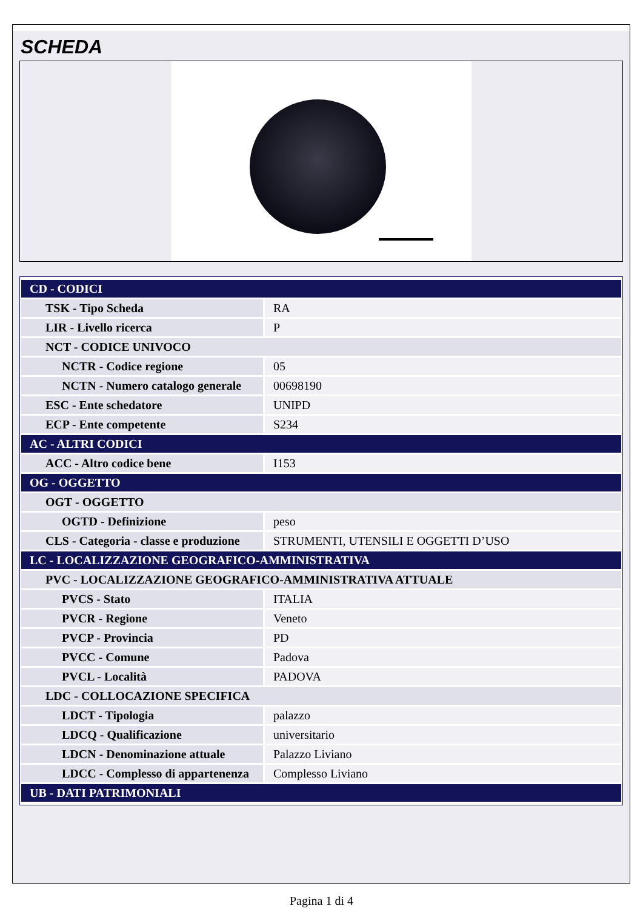SCHEDA
| CD - CODICI | |
| TSK - Tipo Scheda | RA |
| LIR - Livello ricerca | P |
| NCT - CODICE UNIVOCO | |
| NCTR - Codice regione | 05 |
| NCTN - Numero catalogo generale | 00698190 |
| ESC - Ente schedatore | UNIPD |
| ECP - Ente competente | S234 |
| AC - ALTRI CODICI | |
| ACC - Altro codice bene | I153 |
| OG - OGGETTO | |
| OGT - OGGETTO | |
| OGTD - Definizione | peso |
| CLS - Categoria - classe e produzione | STRUMENTI, UTENSILI E OGGETTI D’USO |
| LC - LOCALIZZAZIONE GEOGRAFICO-AMMINISTRATIVA | |
| PVC - LOCALIZZAZIONE GEOGRAFICO-AMMINISTRATIVA ATTUALE | |
| PVCS - Stato | ITALIA |
| PVCR - Regione | Veneto |
| PVCP - Provincia | PD |
| PVCC - Comune | Padova |
| PVCL - Località | PADOVA |
| LDC - COLLOCAZIONE SPECIFICA | |
| LDCT - Tipologia | palazzo |
| LDCQ - Qualificazione | universitario |
| LDCN - Denominazione attuale | Palazzo Liviano |
| LDCC - Complesso di appartenenza | Complesso Liviano |
| UB - DATI PATRIMONIALI | |
Pagina 1 di 4